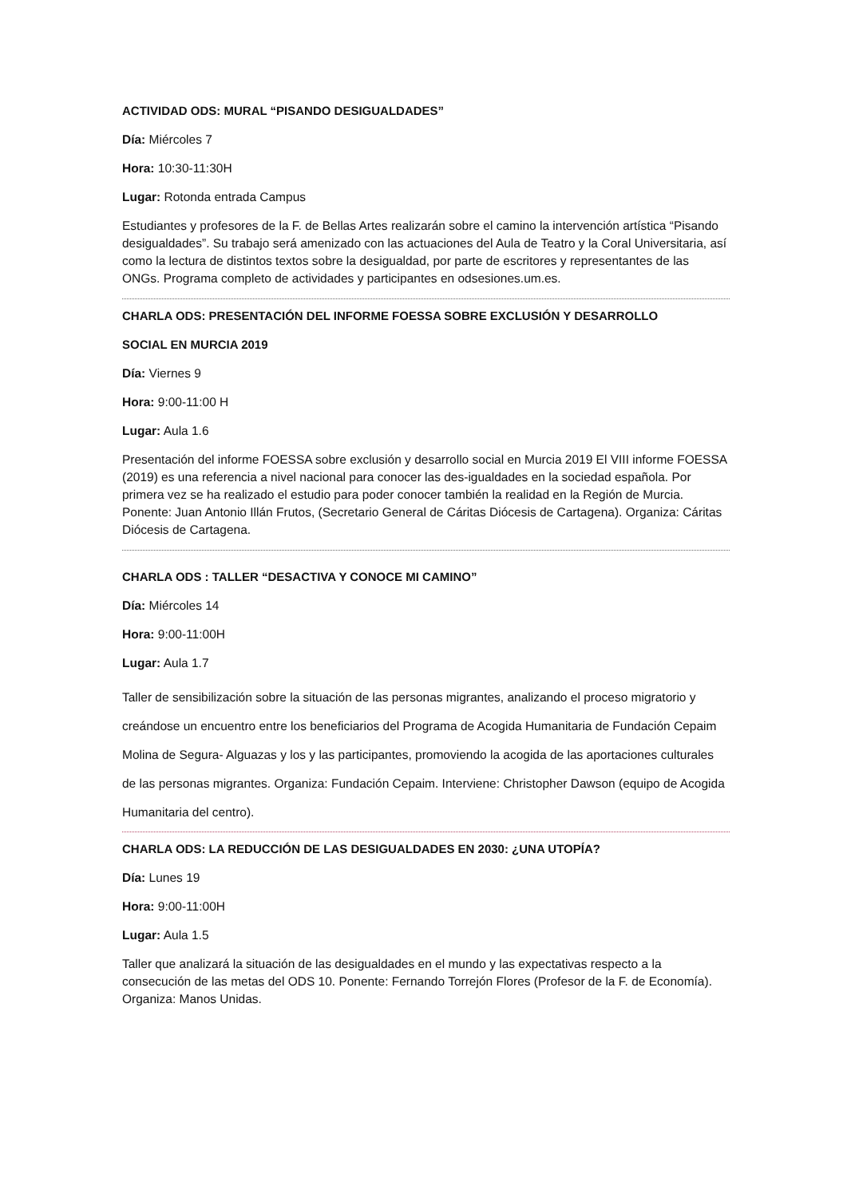ACTIVIDAD ODS: MURAL “PISANDO DESIGUALDADES”
Día: Miércoles 7
Hora: 10:30-11:30H
Lugar: Rotonda entrada Campus
Estudiantes y profesores de la F. de Bellas Artes realizarán sobre el camino la intervención artística “Pisando desigualdades”. Su trabajo será amenizado con las actuaciones del Aula de Teatro y la Coral Universitaria, así como la lectura de distintos textos sobre la desigualdad, por parte de escritores y representantes de las ONGs. Programa completo de actividades y participantes en odsesiones.um.es.
CHARLA ODS: PRESENTACIÓN DEL INFORME FOESSA SOBRE EXCLUSIÓN Y DESARROLLO
SOCIAL EN MURCIA 2019
Día: Viernes 9
Hora: 9:00-11:00 H
Lugar: Aula 1.6
Presentación del informe FOESSA sobre exclusión y desarrollo social en Murcia 2019 El VIII informe FOESSA (2019) es una referencia a nivel nacional para conocer las des-igualdades en la sociedad española. Por primera vez se ha realizado el estudio para poder conocer también la realidad en la Región de Murcia. Ponente: Juan Antonio Illán Frutos, (Secretario General de Cáritas Diócesis de Cartagena). Organiza: Cáritas Diócesis de Cartagena.
CHARLA ODS : TALLER “DESACTIVA Y CONOCE MI CAMINO”
Día: Miércoles 14
Hora: 9:00-11:00H
Lugar: Aula 1.7
Taller de sensibilización sobre la situación de las personas migrantes, analizando el proceso migratorio y creándose un encuentro entre los beneficiarios del Programa de Acogida Humanitaria de Fundación Cepaim Molina de Segura- Alguazas y los y las participantes, promoviendo la acogida de las aportaciones culturales de las personas migrantes. Organiza: Fundación Cepaim. Interviene: Christopher Dawson (equipo de Acogida Humanitaria del centro).
CHARLA ODS: LA REDUCCIÓN DE LAS DESIGUALDADES EN 2030: ¿UNA UTOPÍA?
Día: Lunes 19
Hora: 9:00-11:00H
Lugar: Aula 1.5
Taller que analizará la situación de las desigualdades en el mundo y las expectativas respecto a la consecución de las metas del ODS 10. Ponente: Fernando Torrejón Flores (Profesor de la F. de Economía). Organiza: Manos Unidas.